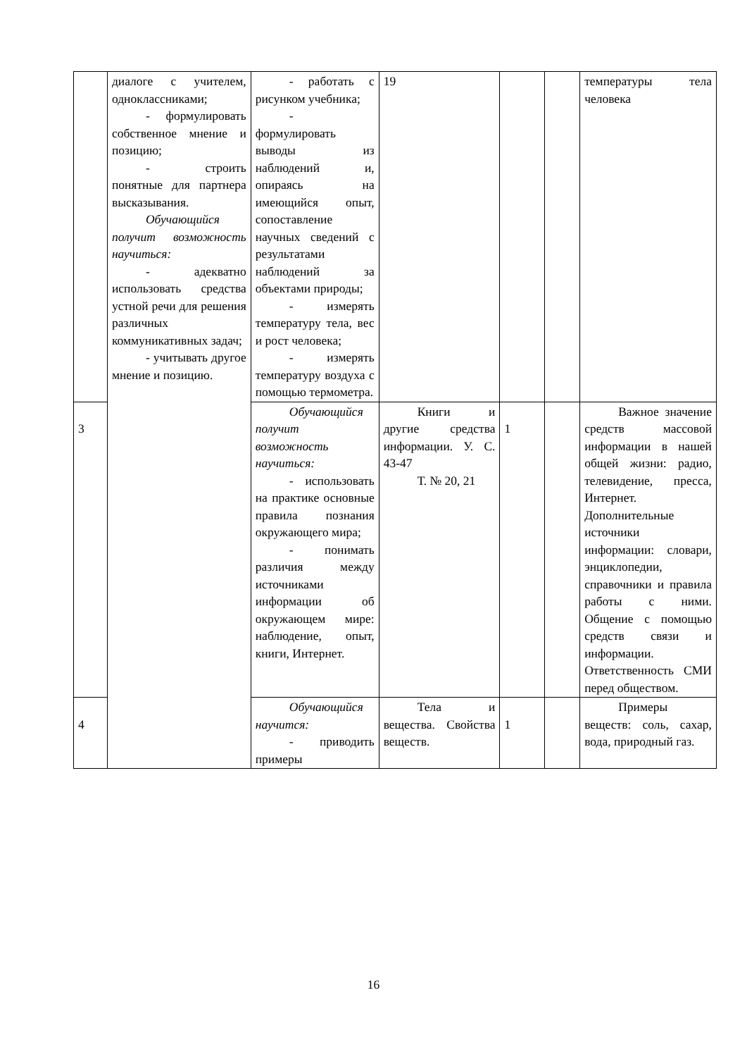| | диалоге с учителем, одноклассниками; - формулировать собственное мнение и позицию; - строить понятные для партнера высказывания. Обучающийся получит возможность научиться: - адекватно использовать средства устной речи для решения различных коммуникативных задач; - учитывать другое мнение и позицию. | - работать с рисунком учебника; - формулировать выводы из наблюдений и, опираясь на имеющийся опыт, сопоставление научных сведений с результатами наблюдений за объектами природы; - измерять температуру тела, вес и рост человека; - измерять температуру воздуха с помощью термометра. | 19 | | | температуры тела человека |
| 3 | | Обучающийся получит возможность научиться: - использовать на практике основные правила познания окружающего мира; - понимать различия между источниками информации об окружающем мире: наблюдение, опыт, книги, Интернет. | Книги и другие средства информации. У. С. 43-47 Т. № 20, 21 | 1 | | Важное значение средств массовой информации в нашей общей жизни: радио, телевидение, пресса, Интернет. Дополнительные источники информации: словари, энциклопедии, справочники и правила работы с ними. Общение с помощью средств связи и информации. Ответственность СМИ перед обществом. |
| 4 | | Обучающийся научится: - приводить примеры | Тела и вещества. Свойства веществ. | 1 | | Примеры веществ: соль, сахар, вода, природный газ. |
16